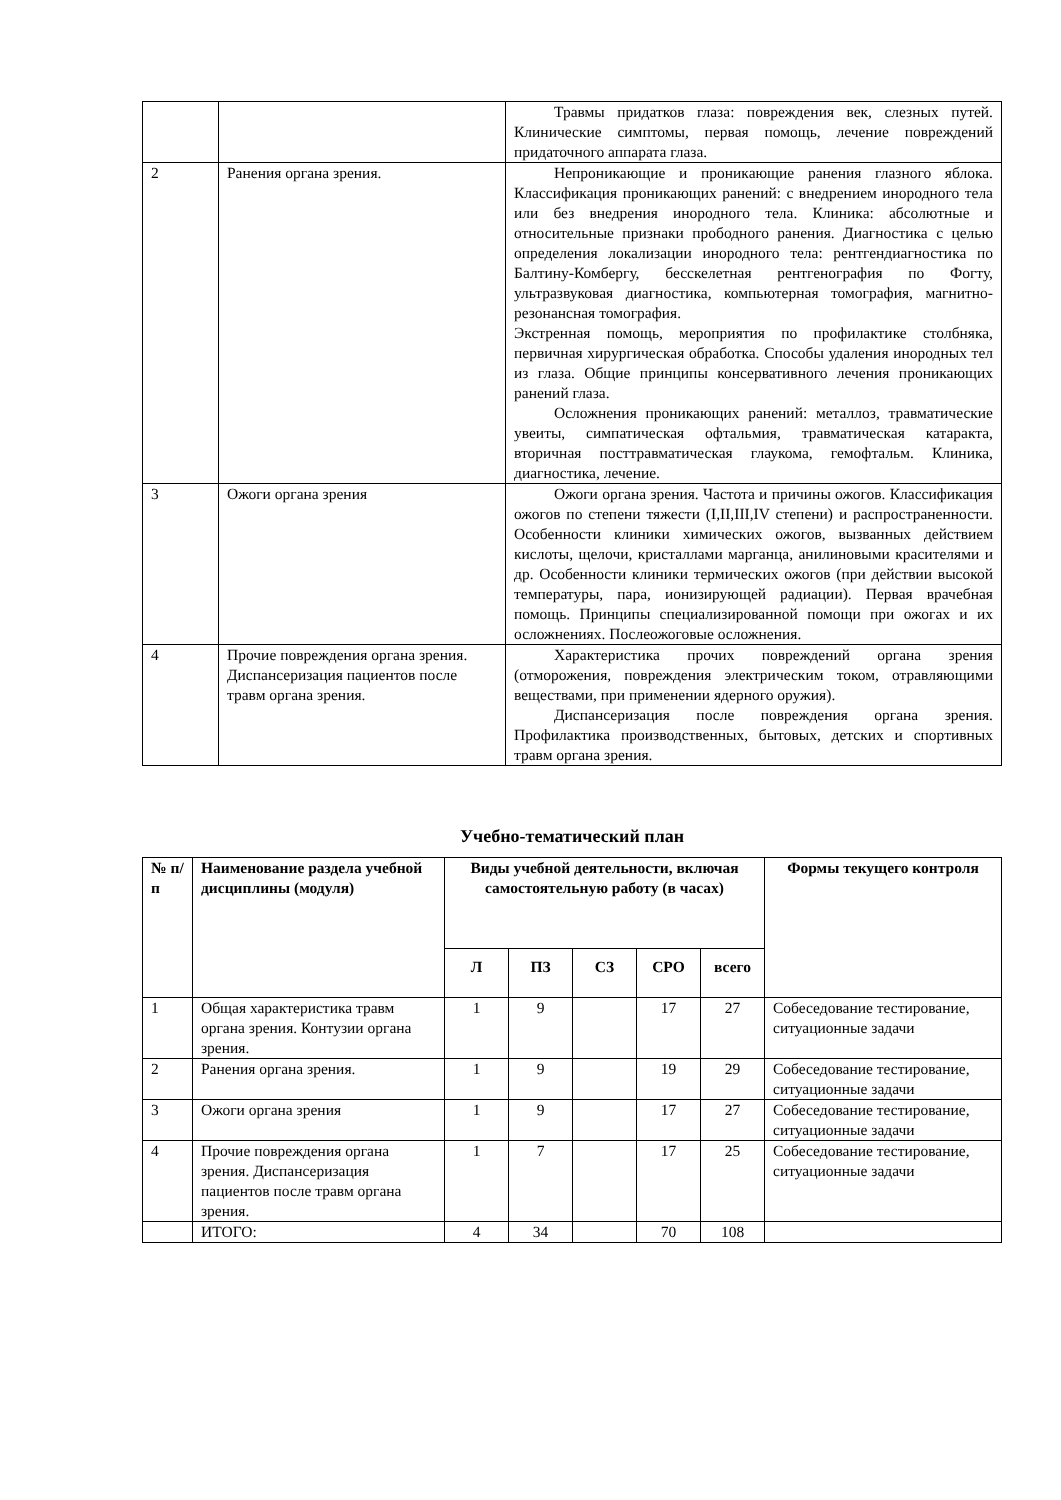| | | Травмы придатков глаза: повреждения век, слезных путей. Клинические симптомы, первая помощь, лечение повреждений придаточного аппарата глаза. |
| 2 | Ранения органа зрения. | Непроникающие и проникающие ранения глазного яблока. Классификация проникающих ранений: с внедрением инородного тела или без внедрения инородного тела. Клиника: абсолютные и относительные признаки прободного ранения. Диагностика с целью определения локализации инородного тела: рентгендиагностика по Балтину-Комбергу, бесскелетная рентгенография по Фогту, ультразвуковая диагностика, компьютерная томография, магнитно-резонансная томография. Экстренная помощь, мероприятия по профилактике столбняка, первичная хирургическая обработка. Способы удаления инородных тел из глаза. Общие принципы консервативного лечения проникающих ранений глаза. Осложнения проникающих ранений: металлоз, травматические увеиты, симпатическая офтальмия, травматическая катаракта, вторичная посттравматическая глаукома, гемофтальм. Клиника, диагностика, лечение. |
| 3 | Ожоги органа зрения | Ожоги органа зрения. Частота и причины ожогов. Классификация ожогов по степени тяжести (I,II,III,IV степени) и распространенности. Особенности клиники химических ожогов, вызванных действием кислоты, щелочи, кристаллами марганца, анилиновыми красителями и др. Особенности клиники термических ожогов (при действии высокой температуры, пара, ионизирующей радиации). Первая врачебная помощь. Принципы специализированной помощи при ожогах и их осложнениях. Послеожоговые осложнения. |
| 4 | Прочие повреждения органа зрения. Диспансеризация пациентов после травм органа зрения. | Характеристика прочих повреждений органа зрения (отморожения, повреждения электрическим током, отравляющими веществами, при применении ядерного оружия). Диспансеризация после повреждения органа зрения. Профилактика производственных, бытовых, детских и спортивных травм органа зрения. |
Учебно-тематический план
| № п/п | Наименование раздела учебной дисциплины (модуля) | Виды учебной деятельности, включая самостоятельную работу (в часах) | | | | | Формы текущего контроля |
| --- | --- | --- | --- | --- | --- | --- | --- |
| | | Л | ПЗ | СЗ | СРО | всего | |
| 1 | Общая характеристика травм органа зрения. Контузии органа зрения. | 1 | 9 | | 17 | 27 | Собеседование тестирование, ситуационные задачи |
| 2 | Ранения органа зрения. | 1 | 9 | | 19 | 29 | Собеседование тестирование, ситуационные задачи |
| 3 | Ожоги органа зрения | 1 | 9 | | 17 | 27 | Собеседование тестирование, ситуационные задачи |
| 4 | Прочие повреждения органа зрения. Диспансеризация пациентов после травм органа зрения. | 1 | 7 | | 17 | 25 | Собеседование тестирование, ситуационные задачи |
| | ИТОГО: | 4 | 34 | | 70 | 108 | |